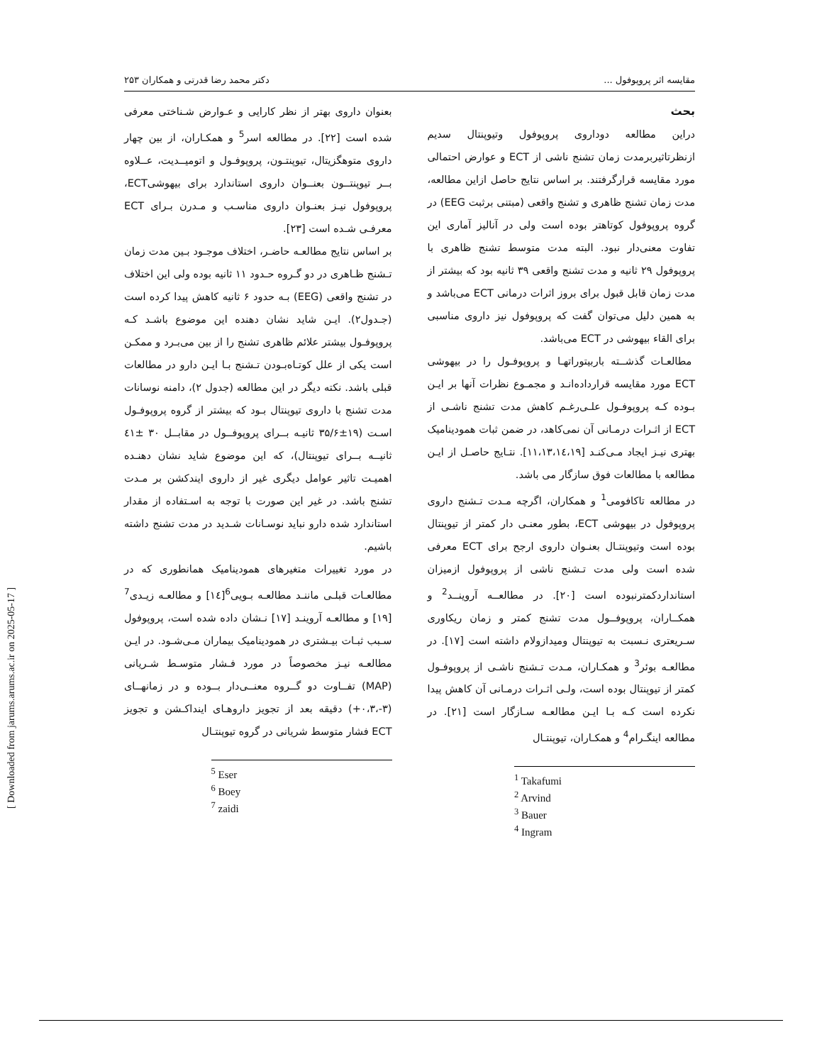مقایسه اثر پروپوفول ... دکتر محمد رضا قدرتی و همکاران ۲۵۳
بحث
دراین مطالعه دوداروی پروپوفول وتیوپنتال سدیم ازنظرتاثیربرمدت زمان تشنج ناشی از ECT و عوارض احتمالی مورد مقایسه قرارگرفتند. بر اساس نتایج حاصل ازاین مطالعه، مدت زمان تشنج ظاهری و تشنج واقعی (مبتنی برثبت EEG) در گروه پروپوفول کوتاهتر بوده است ولی در آنالیز آماری این تفاوت معنی‌دار نبود. البته مدت متوسط تشنج ظاهری با پروپوفول ۲۹ ثانیه و مدت تشنج واقعی ۳۹ ثانیه بود که بیشتر از مدت زمان قابل قبول برای بروز اثرات درمانی ECT می‌باشد و به همین دلیل می‌توان گفت که پروپوفول نیز داروی مناسبی برای القاء بیهوشی در ECT می‌باشد.
مطالعـات گذشــته باربیتوراتهـا و پروپوفـول را در بیهوشی ECT مورد مقایسه قرارداده‌انـد و مجمـوع نظرات آنها بر ایـن بـوده کـه پروپوفـول علـی‌رغـم کاهش مدت تشنج ناشـی از ECT از اثـرات درمـانی آن نمی‌کاهد، در ضمن ثبات همودینامیک بهتری نیـز ایجاد مـی‌کنـد [۱۱،۱۳،۱٤،۱۹]. نتـایج حاصـل از ایـن مطالعه با مطالعات فوق سازگار می باشد.
در مطالعه تاکافومی<sup>1</sup> و همکاران، اگرچه مـدت تـشنج داروی پروپوفول در بیهوشی ECT، بطور معنـی دار کمتر از تیوپنتال بوده است وتیوپنتـال بعنـوان داروی ارجح برای ECT معرفی شده است ولی مدت تـشنج ناشی از پروپوفول ازمیزان استانداردکمترنبوده است [۲۰]. در مطالعــه آروینــد<sup>2</sup> و همکــاران، پروپوفــول مدت تشنج کمتر و زمان ریکاوری سـریعتری نـسبت به تیوپنتال ومیدازولام داشته است [۱۷]. در مطالعـه بوئر<sup>3</sup> و همکـاران، مـدت تـشنج ناشـی از پروپوفـول کمتر از تیوپنتال بوده است، ولـی اثـرات درمـانی آن کاهش پیدا نکرده است کـه بـا ایـن مطالعـه سـازگار است [۲۱]. در مطالعه اینگـرام<sup>4</sup> و همکـاران، تیوپنتـال
<sup>1</sup> Takafumi
<sup>2</sup> Arvind
<sup>3</sup> Bauer
<sup>4</sup> Ingram
بعنوان داروی بهتر از نظر کارایی و عـوارض شـناختی معرفی شده است [۲۲]. در مطالعه اسر<sup>5</sup> و همکـاران، از بین چهار داروی متوهگزیتال، تیوپنتـون، پروپوفـول و اتومیــدیت، عــلاوه بــر تیوپنتــون بعنــوان داروی استاندارد برای بیهوشیECT، پروپوفول نیـز بعنـوان داروی مناسـب و مـدرن بـرای ECT معرفـی شـده است [۲۳].
بر اساس نتایج مطالعـه حاضـر، اختلاف موجـود بـین مدت زمان تـشنج ظـاهری در دو گـروه حـدود ۱۱ ثانیه بوده ولی این اختلاف در تشنج واقعی (EEG) بـه حدود ۶ ثانیه کاهش پیدا کرده است (جـدول۲). ایـن شاید نشان دهنده این موضوع باشـد کـه پروپوفـول بیشتر علائم ظاهری تشنج را از بین می‌بـرد و ممکـن است یکی از علل کوتـاه‌بـودن تـشنج بـا ایـن دارو در مطالعات قبلی باشد. نکته دیگر در این مطالعه (جدول ۲)، دامنه نوسانات مدت تشنج با داروی تیوپنتال بـود که بیشتر از گروه پروپوفـول اسـت (۱۹±۳۵/۶ ثانیـه بــرای پروپوفــول در مقابــل ۳۰ ±٤۱ ثانیــه بــرای تیوپنتال)، که این موضوع شاید نشان دهنـده اهمیـت تاثیر عوامل دیگری غیر از داروی ایندکشن بر مـدت تشنج باشد. در غیر این صورت با توجه به اسـتفاده از مقدار استاندارد شده دارو نباید نوسـانات شـدید در مدت تشنج داشته باشیم.
در مورد تغییرات متغیرهای همودینامیک همانطوری که در مطالعـات قبلـی ماننـد مطالعـه بـویی<sup>6</sup>[۱٤] و مطالعـه زیـدی<sup>7</sup> [۱۹] و مطالعـه آروینـد [۱۷] نـشان داده شده است، پروپوفول سـبب ثبـات بیـشتری در همودینامیک بیماران مـی‌شـود. در ایـن مطالعـه نیـز مخصوصاً در مورد فـشار متوسـط شـریانی (MAP) تفــاوت دو گــروه معنــی‌دار بــوده و در زمانهــای (۳-،۰،۳+) دقیقه بعد از تجویز داروهـای اینداکـشن و تجویز ECT فشار متوسط شریانی در گروه تیوپنتـال
<sup>5</sup> Eser
<sup>6</sup> Boey
<sup>7</sup> zaidi
[ Downloaded from jarums.arums.ac.ir on 2025-05-17 ]